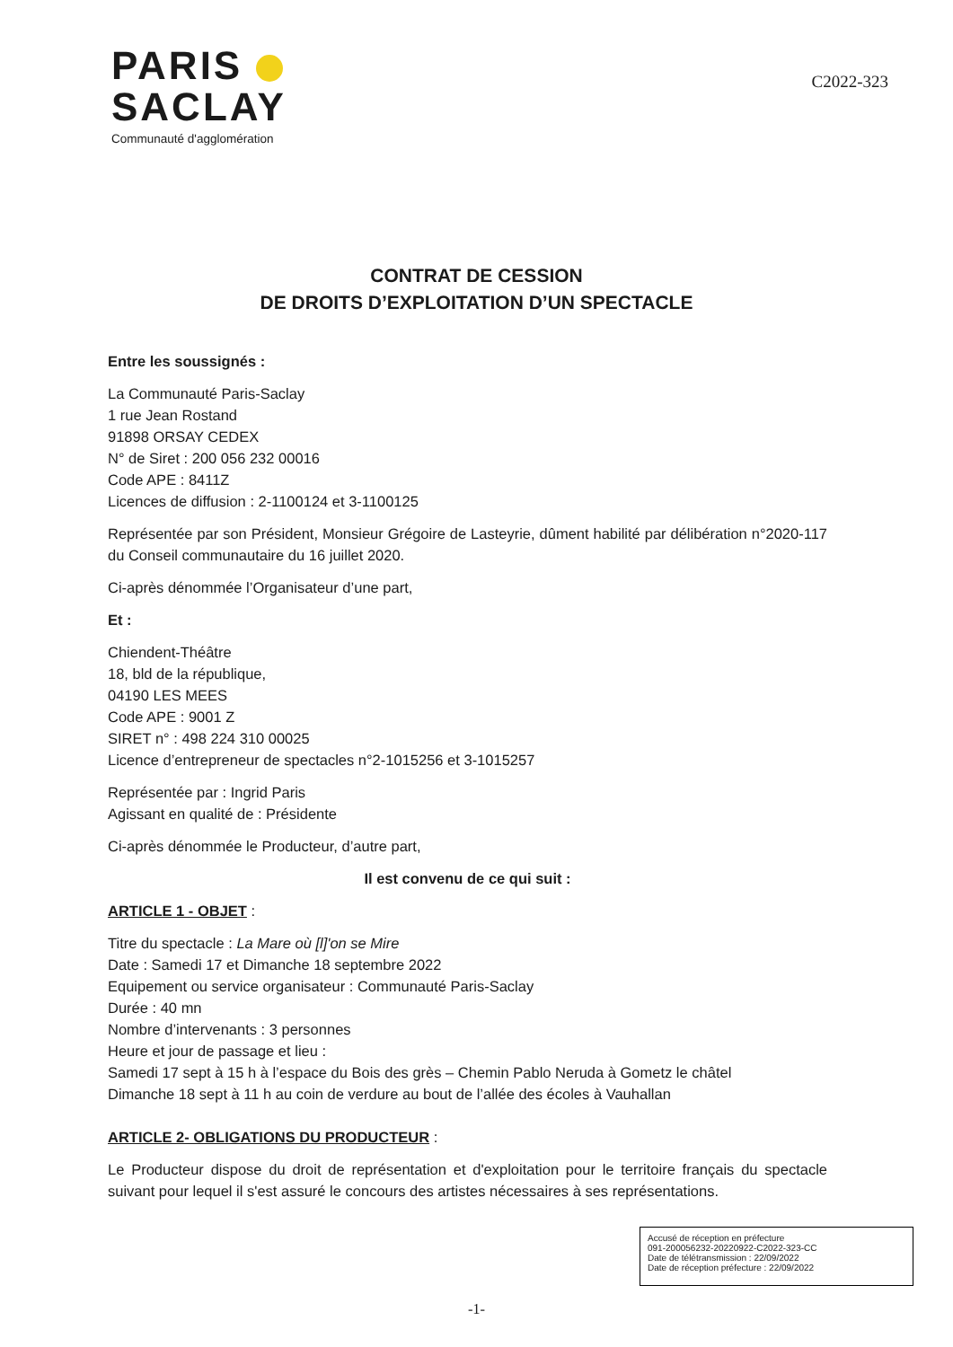PARIS
SACLAY
Communauté d'agglomération
C2022-323
CONTRAT DE CESSION
DE DROITS D’EXPLOITATION D’UN SPECTACLE
Entre les soussignés :
La Communauté Paris-Saclay
1 rue Jean Rostand
91898 ORSAY CEDEX
N° de Siret : 200 056 232 00016
Code APE : 8411Z
Licences de diffusion : 2-1100124 et 3-1100125
Représentée par son Président, Monsieur Grégoire de Lasteyrie, dûment habilité par délibération n°2020-117 du Conseil communautaire du 16 juillet 2020.
Ci-après dénommée l’Organisateur d’une part,
Et :
Chiendent-Théâtre
18, bld de la république,
04190 LES MEES
Code APE : 9001 Z
SIRET n° : 498 224 310 00025
Licence d’entrepreneur de spectacles n°2-1015256 et 3-1015257
Représentée par : Ingrid Paris
Agissant en qualité de : Présidente
Ci-après dénommée le Producteur, d’autre part,
Il est convenu de ce qui suit :
ARTICLE 1 - OBJET :
Titre du spectacle : La Mare où [l]'on se Mire
Date : Samedi 17 et Dimanche 18 septembre 2022
Equipement ou service organisateur : Communauté Paris-Saclay
Durée : 40 mn
Nombre d’intervenants : 3 personnes
Heure et jour de passage et lieu :
Samedi 17 sept à 15 h à l’espace du Bois des grès – Chemin Pablo Neruda à Gometz le châtel
Dimanche 18 sept à 11 h au coin de verdure au bout de l’allée des écoles à Vauhallan
ARTICLE 2- OBLIGATIONS DU PRODUCTEUR :
Le Producteur dispose du droit de représentation et d'exploitation pour le territoire français du spectacle suivant pour lequel il s'est assuré le concours des artistes nécessaires à ses représentations.
-1-
Accusé de réception en préfecture
091-200056232-20220922-C2022-323-CC
Date de télétransmission : 22/09/2022
Date de réception préfecture : 22/09/2022